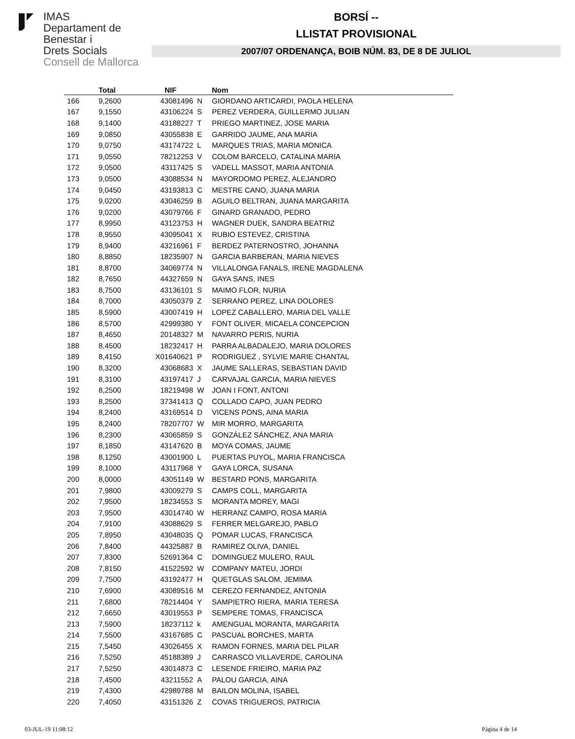IMAS
Departament de
Benestar i
Drets Socials
Consell de Mallorca
BORSÍ --
LLISTAT PROVISIONAL
2007/07 ORDENANÇA, BOIB NÚM. 83, DE 8 DE JULIOL
| | Total | NIF | | Nom |
| --- | --- | --- | --- | --- |
| 166 | 9,2600 | 43081496 | N | GIORDANO ARTICARDI, PAOLA HELENA |
| 167 | 9,1550 | 43106224 | S | PEREZ VERDERA, GUILLERMO JULIAN |
| 168 | 9,1400 | 43188227 | T | PRIEGO MARTINEZ, JOSE MARIA |
| 169 | 9,0850 | 43055838 | E | GARRIDO JAUME, ANA MARIA |
| 170 | 9,0750 | 43174722 | L | MARQUES TRIAS, MARIA MONICA |
| 171 | 9,0550 | 78212253 | V | COLOM BARCELO, CATALINA MARIA |
| 172 | 9,0500 | 43117425 | S | VADELL MASSOT, MARIA ANTONIA |
| 173 | 9,0500 | 43088534 | N | MAYORDOMO PEREZ, ALEJANDRO |
| 174 | 9,0450 | 43193813 | C | MESTRE CANO, JUANA MARIA |
| 175 | 9,0200 | 43046259 | B | AGUILO BELTRAN, JUANA MARGARITA |
| 176 | 9,0200 | 43079766 | F | GINARD GRANADO, PEDRO |
| 177 | 8,9950 | 43123753 | H | WAGNER DUEK, SANDRA BEATRIZ |
| 178 | 8,9550 | 43095041 | X | RUBIO ESTEVEZ, CRISTINA |
| 179 | 8,9400 | 43216961 | F | BERDEZ PATERNOSTRO, JOHANNA |
| 180 | 8,8850 | 18235907 | N | GARCIA BARBERAN, MARIA NIEVES |
| 181 | 8,8700 | 34069774 | N | VILLALONGA FANALS, IRENE MAGDALENA |
| 182 | 8,7650 | 44327659 | N | GAYA SANS, INES |
| 183 | 8,7500 | 43136101 | S | MAIMO FLOR, NURIA |
| 184 | 8,7000 | 43050379 | Z | SERRANO PEREZ, LINA DOLORES |
| 185 | 8,5900 | 43007419 | H | LOPEZ CABALLERO, MARIA DEL VALLE |
| 186 | 8,5700 | 42999380 | Y | FONT OLIVER, MICAELA CONCEPCION |
| 187 | 8,4650 | 20148327 | M | NAVARRO PERIS, NURIA |
| 188 | 8,4500 | 18232417 | H | PARRA ALBADALEJO, MARIA DOLORES |
| 189 | 8,4150 | X01640621 | P | RODRIGUEZ , SYLVIE MARIE CHANTAL |
| 190 | 8,3200 | 43068683 | X | JAUME SALLERAS, SEBASTIAN DAVID |
| 191 | 8,3100 | 43197417 | J | CARVAJAL GARCIA, MARIA NIEVES |
| 192 | 8,2500 | 18219498 | W | JOAN I FONT, ANTONI |
| 193 | 8,2500 | 37341413 | Q | COLLADO CAPO, JUAN PEDRO |
| 194 | 8,2400 | 43169514 | D | VICENS PONS, AINA MARIA |
| 195 | 8,2400 | 78207707 | W | MIR MORRO, MARGARITA |
| 196 | 8,2300 | 43065859 | S | GONZÁLEZ SÁNCHEZ, ANA MARIA |
| 197 | 8,1850 | 43147620 | B | MOYA COMAS, JAUME |
| 198 | 8,1250 | 43001900 | L | PUERTAS PUYOL, MARIA FRANCISCA |
| 199 | 8,1000 | 43117968 | Y | GAYA LORCA, SUSANA |
| 200 | 8,0000 | 43051149 | W | BESTARD PONS, MARGARITA |
| 201 | 7,9800 | 43009279 | S | CAMPS COLL, MARGARITA |
| 202 | 7,9500 | 18234553 | S | MORANTA MOREY, MAGI |
| 203 | 7,9500 | 43014740 | W | HERRANZ CAMPO, ROSA MARIA |
| 204 | 7,9100 | 43088629 | S | FERRER MELGAREJO, PABLO |
| 205 | 7,8950 | 43048035 | Q | POMAR LUCAS, FRANCISCA |
| 206 | 7,8400 | 44325887 | B | RAMIREZ OLIVA, DANIEL |
| 207 | 7,8300 | 52691364 | C | DOMINGUEZ MULERO, RAUL |
| 208 | 7,8150 | 41522592 | W | COMPANY MATEU, JORDI |
| 209 | 7,7500 | 43192477 | H | QUETGLAS SALOM, JEMIMA |
| 210 | 7,6900 | 43089516 | M | CEREZO FERNANDEZ, ANTONIA |
| 211 | 7,6800 | 78214404 | Y | SAMPIETRO RIERA, MARIA TERESA |
| 212 | 7,6650 | 43019553 | P | SEMPERE TOMAS, FRANCISCA |
| 213 | 7,5900 | 18237112 | k | AMENGUAL MORANTA, MARGARITA |
| 214 | 7,5500 | 43167685 | C | PASCUAL BORCHES, MARTA |
| 215 | 7,5450 | 43026455 | X | RAMON FORNES, MARIA DEL PILAR |
| 216 | 7,5250 | 45188389 | J | CARRASCO VILLAVERDE, CAROLINA |
| 217 | 7,5250 | 43014873 | C | LESENDE FRIEIRO, MARIA PAZ |
| 218 | 7,4500 | 43211552 | A | PALOU GARCIA, AINA |
| 219 | 7,4300 | 42989788 | M | BAILON MOLINA, ISABEL |
| 220 | 7,4050 | 43151326 | Z | COVAS TRIGUEROS, PATRICIA |
03-JUL-19 11:08:12 Pàgina 4 de 14